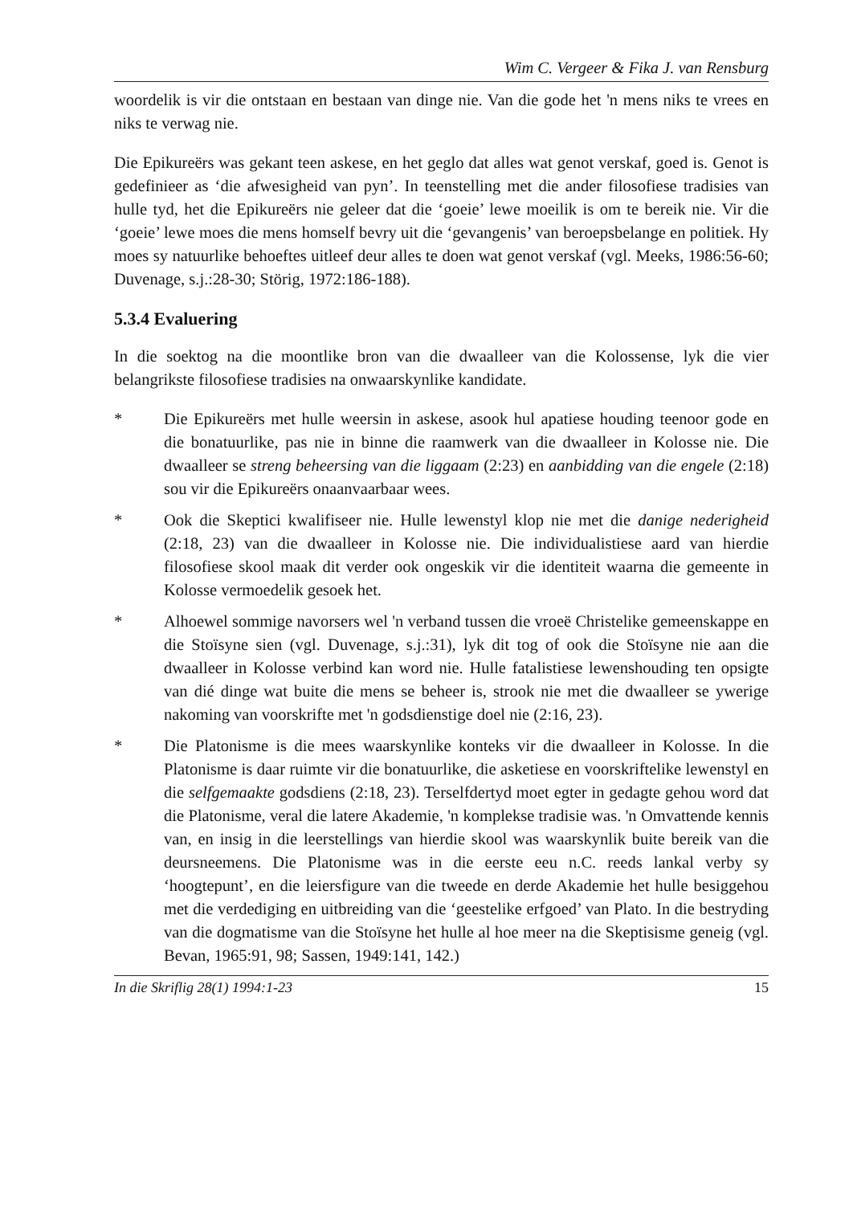Wim C. Vergeer & Fika J. van Rensburg
woordelik is vir die ontstaan en bestaan van dinge nie. Van die gode het 'n mens niks te vrees en niks te verwag nie.
Die Epikureërs was gekant teen askese, en het geglo dat alles wat genot verskaf, goed is. Genot is gedefinieer as ‘die afwesigheid van pyn’. In teenstelling met die ander filosofiese tradisies van hulle tyd, het die Epikureërs nie geleer dat die ‘goeie’ lewe moeilik is om te bereik nie. Vir die ‘goeie’ lewe moes die mens homself bevry uit die ‘gevangenis’ van beroepsbelange en politiek. Hy moes sy natuurlike behoeftes uitleef deur alles te doen wat genot verskaf (vgl. Meeks, 1986:56-60; Duvenage, s.j.:28-30; Störig, 1972:186-188).
5.3.4 Evaluering
In die soektog na die moontlike bron van die dwaalleer van die Kolossense, lyk die vier belangrikste filosofiese tradisies na onwaarskynlike kandidate.
* Die Epikureërs met hulle weersin in askese, asook hul apatiese houding teenoor gode en die bonatuurlike, pas nie in binne die raamwerk van die dwaalleer in Kolosse nie. Die dwaalleer se streng beheersing van die liggaam (2:23) en aanbidding van die engele (2:18) sou vir die Epikureërs onaanvaarbaar wees.
* Ook die Skeptici kwalifiseer nie. Hulle lewenstyl klop nie met die danige nederigheid (2:18, 23) van die dwaalleer in Kolosse nie. Die individualistiese aard van hierdie filosofiese skool maak dit verder ook ongeskik vir die identiteit waarna die gemeente in Kolosse vermoedelik gesoek het.
* Alhoewel sommige navorsers wel 'n verband tussen die vroeë Christelike gemeenskappe en die Stoïsyne sien (vgl. Duvenage, s.j.:31), lyk dit tog of ook die Stoïsyne nie aan die dwaalleer in Kolosse verbind kan word nie. Hulle fatalistiese lewenshouding ten opsigte van dié dinge wat buite die mens se beheer is, strook nie met die dwaalleer se ywerige nakoming van voorskrifte met 'n godsdienstige doel nie (2:16, 23).
* Die Platonisme is die mees waarskynlike konteks vir die dwaalleer in Kolosse. In die Platonisme is daar ruimte vir die bonatuurlike, die asketiese en voorskriftelike lewenstyl en die selfgemaakte godsdiens (2:18, 23). Terselfdertyd moet egter in gedagte gehou word dat die Platonisme, veral die latere Akademie, 'n komplekse tradisie was. 'n Omvattende kennis van, en insig in die leerstellings van hierdie skool was waarskynlik buite bereik van die deursneemens. Die Platonisme was in die eerste eeu n.C. reeds lankal verby sy ‘hoogtepunt’, en die leiersfigure van die tweede en derde Akademie het hulle besiggehou met die verdediging en uitbreiding van die ‘geestelike erfgoed’ van Plato. In die bestryding van die dogmatisme van die Stoïsyne het hulle al hoe meer na die Skeptisisme geneig (vgl. Bevan, 1965:91, 98; Sassen, 1949:141, 142.)
In die Skriflig 28(1) 1994:1-23 15